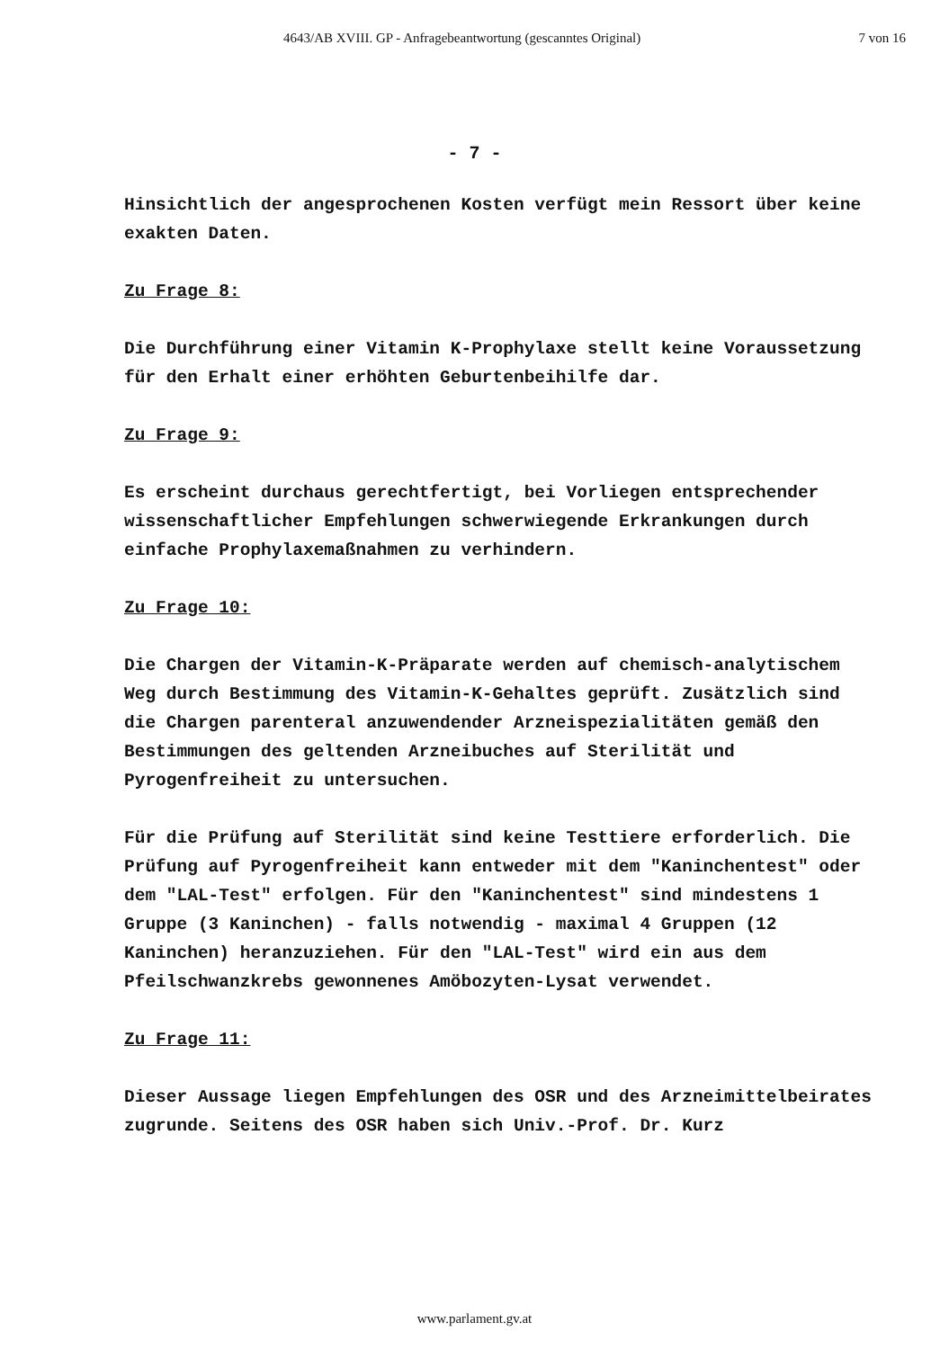4643/AB XVIII. GP - Anfragebeantwortung (gescanntes Original) 7 von 16
- 7 -
Hinsichtlich der angesprochenen Kosten verfügt mein Ressort über keine exakten Daten.
Zu Frage 8:
Die Durchführung einer Vitamin K-Prophylaxe stellt keine Voraussetzung für den Erhalt einer erhöhten Geburtenbeihilfe dar.
Zu Frage 9:
Es erscheint durchaus gerechtfertigt, bei Vorliegen entsprechender wissenschaftlicher Empfehlungen schwerwiegende Erkrankungen durch einfache Prophylaxemaßnahmen zu verhindern.
Zu Frage 10:
Die Chargen der Vitamin-K-Präparate werden auf chemisch-analytischem Weg durch Bestimmung des Vitamin-K-Gehaltes geprüft. Zusätzlich sind die Chargen parenteral anzuwendender Arzneispezialitäten gemäß den Bestimmungen des geltenden Arzneibuches auf Sterilität und Pyrogenfreiheit zu untersuchen.
Für die Prüfung auf Sterilität sind keine Testtiere erforderlich. Die Prüfung auf Pyrogenfreiheit kann entweder mit dem "Kaninchentest" oder dem "LAL-Test" erfolgen. Für den "Kaninchentest" sind mindestens 1 Gruppe (3 Kaninchen) - falls notwendig - maximal 4 Gruppen (12 Kaninchen) heranzuziehen. Für den "LAL-Test" wird ein aus dem Pfeilschwanzkrebs gewonnenes Amöbozyten-Lysat verwendet.
Zu Frage 11:
Dieser Aussage liegen Empfehlungen des OSR und des Arzneimittelbeirates zugrunde. Seitens des OSR haben sich Univ.-Prof. Dr. Kurz
www.parlament.gv.at